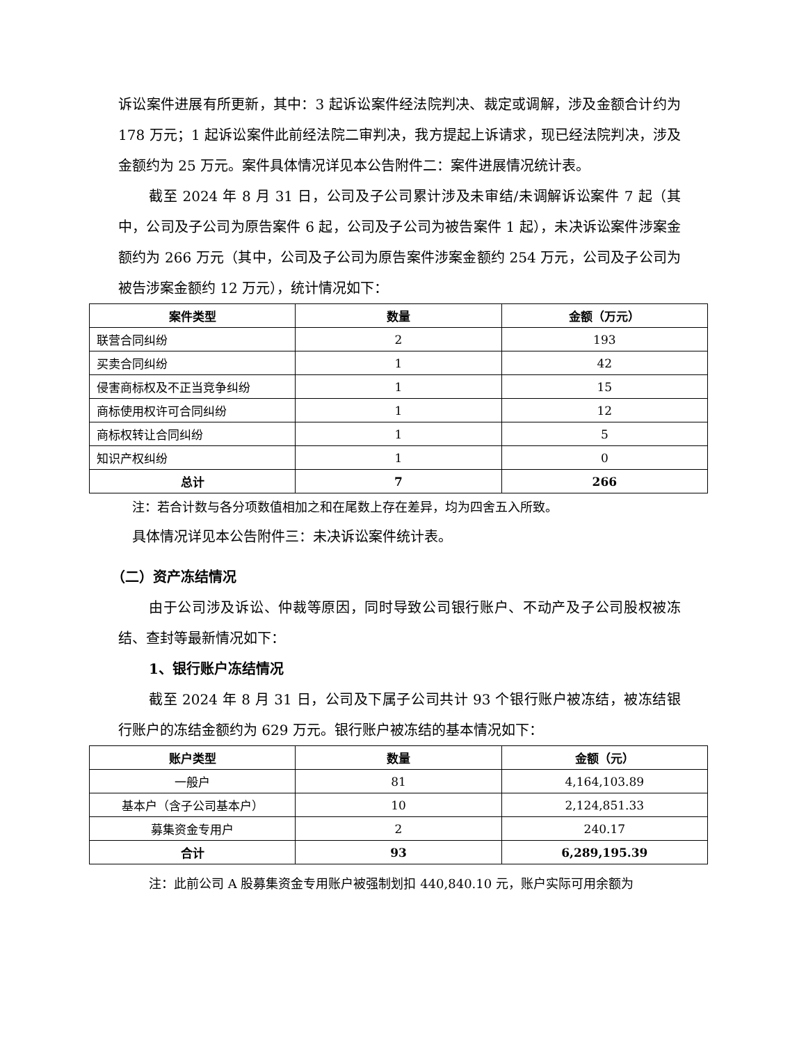诉讼案件进展有所更新，其中：3 起诉讼案件经法院判决、裁定或调解，涉及金额合计约为 178 万元；1 起诉讼案件此前经法院二审判决，我方提起上诉请求，现已经法院判决，涉及金额约为 25 万元。案件具体情况详见本公告附件二：案件进展情况统计表。
截至 2024 年 8 月 31 日，公司及子公司累计涉及未审结/未调解诉讼案件 7 起（其中，公司及子公司为原告案件 6 起，公司及子公司为被告案件 1 起），未决诉讼案件涉案金额约为 266 万元（其中，公司及子公司为原告案件涉案金额约 254 万元，公司及子公司为被告涉案金额约 12 万元），统计情况如下：
| 案件类型 | 数量 | 金额（万元） |
| --- | --- | --- |
| 联营合同纠纷 | 2 | 193 |
| 买卖合同纠纷 | 1 | 42 |
| 侵害商标权及不正当竞争纠纷 | 1 | 15 |
| 商标使用权许可合同纠纷 | 1 | 12 |
| 商标权转让合同纠纷 | 1 | 5 |
| 知识产权纠纷 | 1 | 0 |
| 总计 | 7 | 266 |
注：若合计数与各分项数值相加之和在尾数上存在差异，均为四舍五入所致。
具体情况详见本公告附件三：未决诉讼案件统计表。
（二）资产冻结情况
由于公司涉及诉讼、仲裁等原因，同时导致公司银行账户、不动产及子公司股权被冻结、查封等最新情况如下：
1、银行账户冻结情况
截至 2024 年 8 月 31 日，公司及下属子公司共计 93 个银行账户被冻结，被冻结银行账户的冻结金额约为 629 万元。银行账户被冻结的基本情况如下：
| 账户类型 | 数量 | 金额（元） |
| --- | --- | --- |
| 一般户 | 81 | 4,164,103.89 |
| 基本户（含子公司基本户） | 10 | 2,124,851.33 |
| 募集资金专用户 | 2 | 240.17 |
| 合计 | 93 | 6,289,195.39 |
注：此前公司 A 股募集资金专用账户被强制划扣 440,840.10 元，账户实际可用余额为